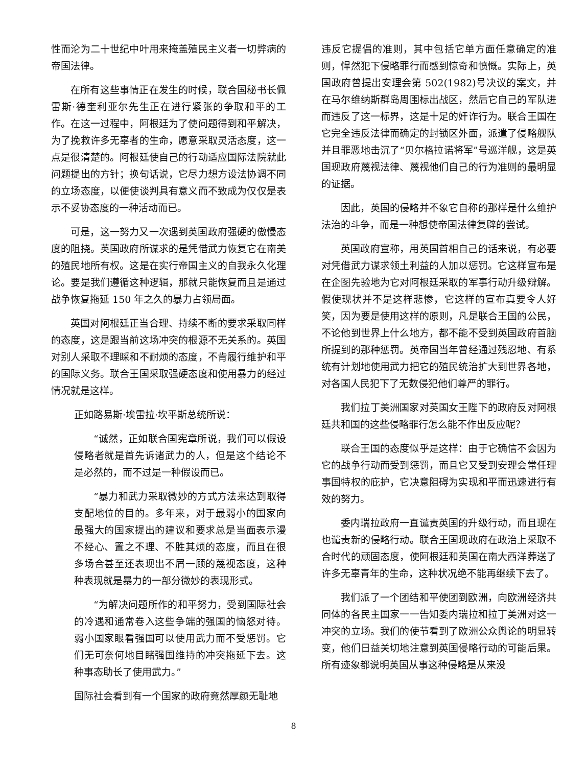性而沦为二十世纪中叶用来掩盖殖民主义者一切弊病的帝国法律。
在所有这些事情正在发生的时候，联合国秘书长佩雷斯·德奎利亚尔先生正在进行紧张的争取和平的工作。在这一过程中，阿根廷为了使问题得到和平解决，为了挽救许多无辜者的生命，愿意采取灵活态度，这一点是很清楚的。阿根廷使自己的行动适应国际法院就此问题提出的方针；换句话说，它尽力想方设法协调不同的立场态度，以便使谈判具有意义而不致成为仅仅是表示不妥协态度的一种活动而已。
可是，这一努力又一次遇到英国政府强硬的傲慢态度的阻挠。英国政府所谋求的是凭借武力恢复它在南美的殖民地所有权。这是在实行帝国主义的自我永久化理论。要是我们遵循这种逻辑，那就只能恢复而且是通过战争恢复拖延 150 年之久的暴力占领局面。
英国对阿根廷正当合理、持续不断的要求采取同样的态度，这是跟当前这场冲突的根源不无关系的。英国对别人采取不理睬和不耐烦的态度，不肯履行维护和平的国际义务。联合王国采取强硬态度和使用暴力的经过情况就是这样。
正如路易斯·埃雷拉·坎平斯总统所说：
“诚然，正如联合国宪章所说，我们可以假设侵略者就是首先诉诸武力的人，但是这个结论不是必然的，而不过是一种假设而已。
“暴力和武力采取微妙的方式方法来达到取得支配地位的目的。多年来，对于最弱小的国家向最强大的国家提出的建议和要求总是当面表示漫不经心、置之不理、不胜其烦的态度，而且在很多场合甚至还表现出不屑一顾的蔑视态度，这种种表现就是暴力的一部分微妙的表现形式。
“为解决问题所作的和平努力，受到国际社会的冷遇和通常卷入这些争端的强国的恼怒对待。弱小国家眼看强国可以使用武力而不受惩罚。它们无可奈何地目睹强国维持的冲突拖延下去。这种事态助长了使用武力。”
国际社会看到有一个国家的政府竟然厚颜无耻地
违反它提倡的准则，其中包括它单方面任意确定的准则，悍然犯下侵略罪行而感到惊奇和愤慨。实际上，英国政府曾提出安理会第 502(1982)号决议的案文，并在马尔维纳斯群岛周围标出战区，然后它自己的军队进而违反了这一标界，这是十足的奸诈行为。联合王国在它完全违反法律而确定的封锁区外面，派遣了侵略舰队并且罪恶地击沉了“贝尔格拉诺将军”号巡洋舰，这是英国现政府蔑视法律、蔑视他们自己的行为准则的最明显的证据。
因此，英国的侵略并不象它自称的那样是什么维护法治的斗争，而是一种想使帝国法律复辟的尝试。
英国政府宣称，用英国首相自己的话来说，有必要对凭借武力谋求领土利益的人加以惩罚。它这样宣布是在企图先验地为它对阿根廷采取的军事行动升级辩解。假使现状并不是这样悲惨，它这样的宣布真要令人好笑，因为要是使用这样的原则，凡是联合王国的公民，不论他到世界上什么地方，都不能不受到英国政府首脑所提到的那种惩罚。英帝国当年曾经通过残忍地、有系统有计划地使用武力把它的殖民统治扩大到世界各地，对各国人民犯下了无数侵犯他们尊严的罪行。
我们拉丁美洲国家对英国女王陛下的政府反对阿根廷共和国的这些侵略罪行怎么能不作出反应呢？
联合王国的态度似乎是这样：由于它确信不会因为它的战争行动而受到惩罚，而且它又受到安理会常任理事国特权的庇护，它决意阻碍为实现和平而迅速进行有效的努力。
委内瑞拉政府一直谴责英国的升级行动，而且现在也谴责新的侵略行动。联合王国现政府在政治上采取不合时代的顽固态度，使阿根廷和英国在南大西洋葬送了许多无辜青年的生命，这种状况绝不能再继续下去了。
我们派了一个团结和平使团到欧洲，向欧洲经济共同体的各民主国家一一告知委内瑞拉和拉丁美洲对这一冲突的立场。我们的使节看到了欧洲公众舆论的明显转变，他们日益关切地注意到英国侵略行动的可能后果。所有迹象都说明英国从事这种侵略是从来没
8